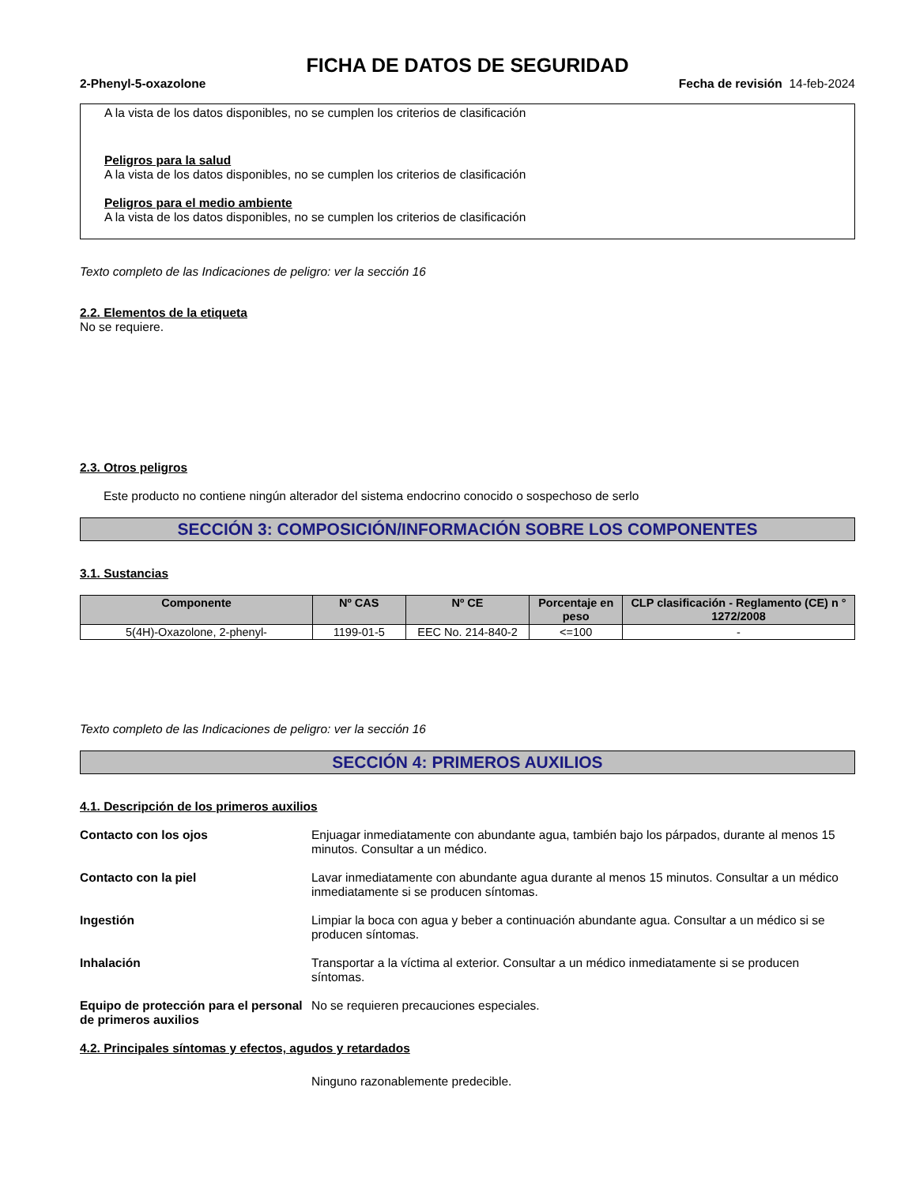FICHA DE DATOS DE SEGURIDAD
2-Phenyl-5-oxazolone Fecha de revisión 14-feb-2024
A la vista de los datos disponibles, no se cumplen los criterios de clasificación
Peligros para la salud
A la vista de los datos disponibles, no se cumplen los criterios de clasificación
Peligros para el medio ambiente
A la vista de los datos disponibles, no se cumplen los criterios de clasificación
Texto completo de las Indicaciones de peligro: ver la sección 16
2.2. Elementos de la etiqueta
No se requiere.
2.3. Otros peligros
Este producto no contiene ningún alterador del sistema endocrino conocido o sospechoso de serlo
SECCIÓN 3: COMPOSICIÓN/INFORMACIÓN SOBRE LOS COMPONENTES
3.1. Sustancias
| Componente | Nº CAS | Nº CE | Porcentaje en peso | CLP clasificación - Reglamento (CE) n ° 1272/2008 |
| --- | --- | --- | --- | --- |
| 5(4H)-Oxazolone, 2-phenyl- | 1199-01-5 | EEC No. 214-840-2 | <=100 | - |
Texto completo de las Indicaciones de peligro: ver la sección 16
SECCIÓN 4: PRIMEROS AUXILIOS
4.1. Descripción de los primeros auxilios
Contacto con los ojos Enjuagar inmediatamente con abundante agua, también bajo los párpados, durante al menos 15 minutos. Consultar a un médico.
Contacto con la piel Lavar inmediatamente con abundante agua durante al menos 15 minutos. Consultar a un médico inmediatamente si se producen síntomas.
Ingestión Limpiar la boca con agua y beber a continuación abundante agua. Consultar a un médico si se producen síntomas.
Inhalación Transportar a la víctima al exterior. Consultar a un médico inmediatamente si se producen síntomas.
Equipo de protección para el personal de primeros auxilios
No se requieren precauciones especiales.
4.2. Principales síntomas y efectos, agudos y retardados
Ninguno razonablemente predecible.